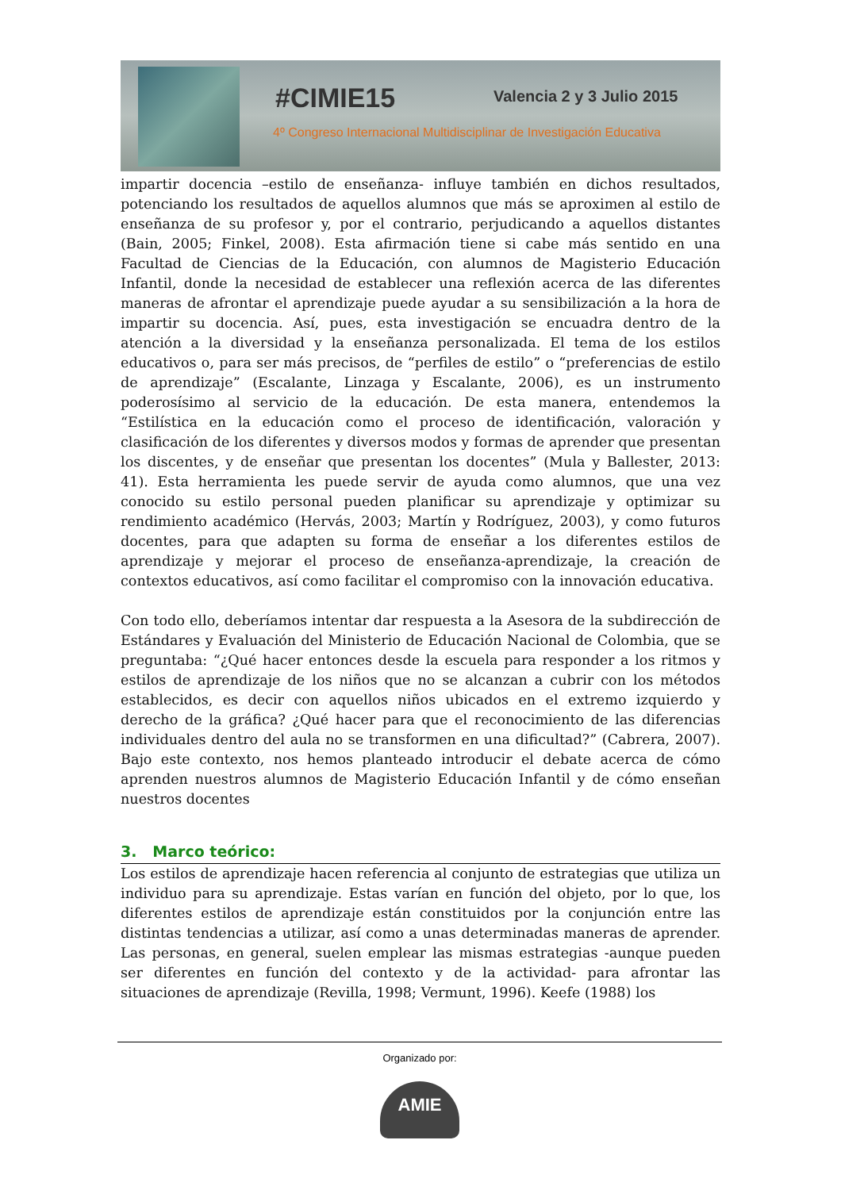#CIMIE15 Valencia 2 y 3 Julio 2015
4º Congreso Internacional Multidisciplinar de Investigación Educativa
impartir docencia –estilo de enseñanza- influye también en dichos resultados, potenciando los resultados de aquellos alumnos que más se aproximen al estilo de enseñanza de su profesor y, por el contrario, perjudicando a aquellos distantes (Bain, 2005; Finkel, 2008). Esta afirmación tiene si cabe más sentido en una Facultad de Ciencias de la Educación, con alumnos de Magisterio Educación Infantil, donde la necesidad de establecer una reflexión acerca de las diferentes maneras de afrontar el aprendizaje puede ayudar a su sensibilización a la hora de impartir su docencia. Así, pues, esta investigación se encuadra dentro de la atención a la diversidad y la enseñanza personalizada. El tema de los estilos educativos o, para ser más precisos, de “perfiles de estilo” o “preferencias de estilo de aprendizaje” (Escalante, Linzaga y Escalante, 2006), es un instrumento poderosísimo al servicio de la educación. De esta manera, entendemos la “Estilística en la educación como el proceso de identificación, valoración y clasificación de los diferentes y diversos modos y formas de aprender que presentan los discentes, y de enseñar que presentan los docentes” (Mula y Ballester, 2013: 41). Esta herramienta les puede servir de ayuda como alumnos, que una vez conocido su estilo personal pueden planificar su aprendizaje y optimizar su rendimiento académico (Hervás, 2003; Martín y Rodríguez, 2003), y como futuros docentes, para que adapten su forma de enseñar a los diferentes estilos de aprendizaje y mejorar el proceso de enseñanza-aprendizaje, la creación de contextos educativos, así como facilitar el compromiso con la innovación educativa.
Con todo ello, deberíamos intentar dar respuesta a la Asesora de la subdirección de Estándares y Evaluación del Ministerio de Educación Nacional de Colombia, que se preguntaba: “¿Qué hacer entonces desde la escuela para responder a los ritmos y estilos de aprendizaje de los niños que no se alcanzan a cubrir con los métodos establecidos, es decir con aquellos niños ubicados en el extremo izquierdo y derecho de la gráfica? ¿Qué hacer para que el reconocimiento de las diferencias individuales dentro del aula no se transformen en una dificultad?” (Cabrera, 2007). Bajo este contexto, nos hemos planteado introducir el debate acerca de cómo aprenden nuestros alumnos de Magisterio Educación Infantil y de cómo enseñan nuestros docentes
3. Marco teórico:
Los estilos de aprendizaje hacen referencia al conjunto de estrategias que utiliza un individuo para su aprendizaje. Estas varían en función del objeto, por lo que, los diferentes estilos de aprendizaje están constituidos por la conjunción entre las distintas tendencias a utilizar, así como a unas determinadas maneras de aprender. Las personas, en general, suelen emplear las mismas estrategias -aunque pueden ser diferentes en función del contexto y de la actividad- para afrontar las situaciones de aprendizaje (Revilla, 1998; Vermunt, 1996). Keefe (1988) los
Organizado por:
AMIE